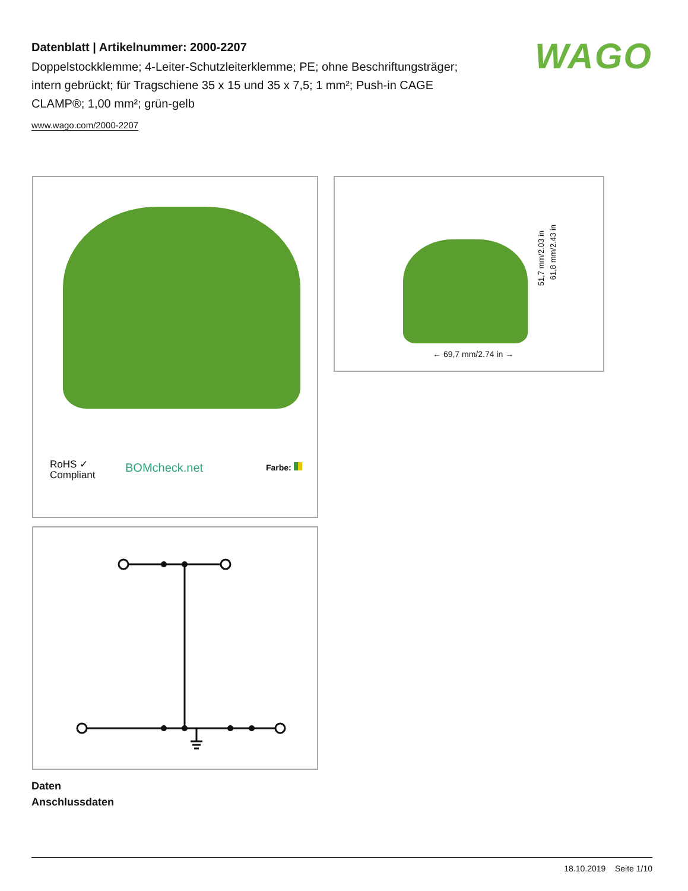Datenblatt | Artikelnummer: 2000-2207
Doppelstockklemme; 4-Leiter-Schutzleiterklemme; PE; ohne Beschriftungsträger; intern gebrückt; für Tragschiene 35 x 15 und 35 x 7,5; 1 mm²; Push-in CAGE CLAMP®; 1,00 mm²; grün-gelb
www.wago.com/2000-2207
WAGO
RoHS ✓
Compliant
BOMcheck.net Farbe:
← 69,7 mm/2.74 in →
51,7 mm/2.03 in
61,8 mm/2.43 in
Daten
Anschlussdaten
18.10.2019 Seite 1/10